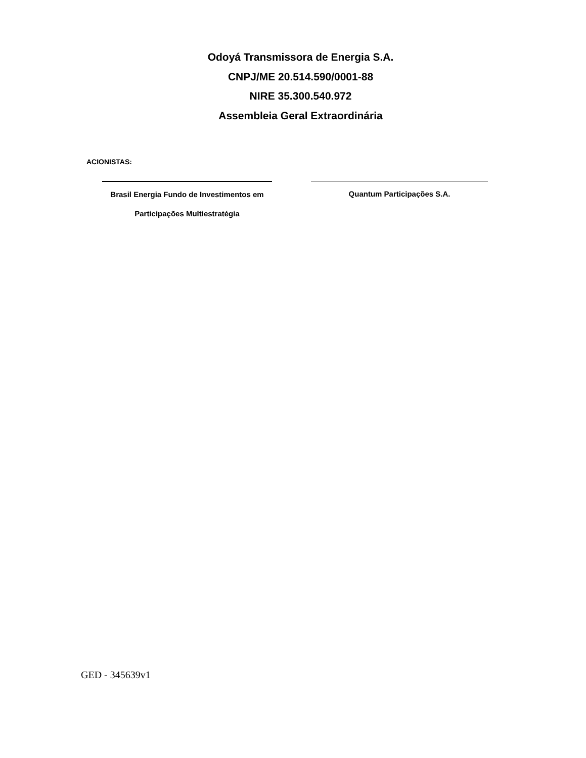Odoyá Transmissora de Energia S.A.
CNPJ/ME 20.514.590/0001-88
NIRE 35.300.540.972
Assembleia Geral Extraordinária
ACIONISTAS:
Brasil Energia Fundo de Investimentos em
Participações Multiestratégia
Quantum Participações S.A.
GED - 345639v1